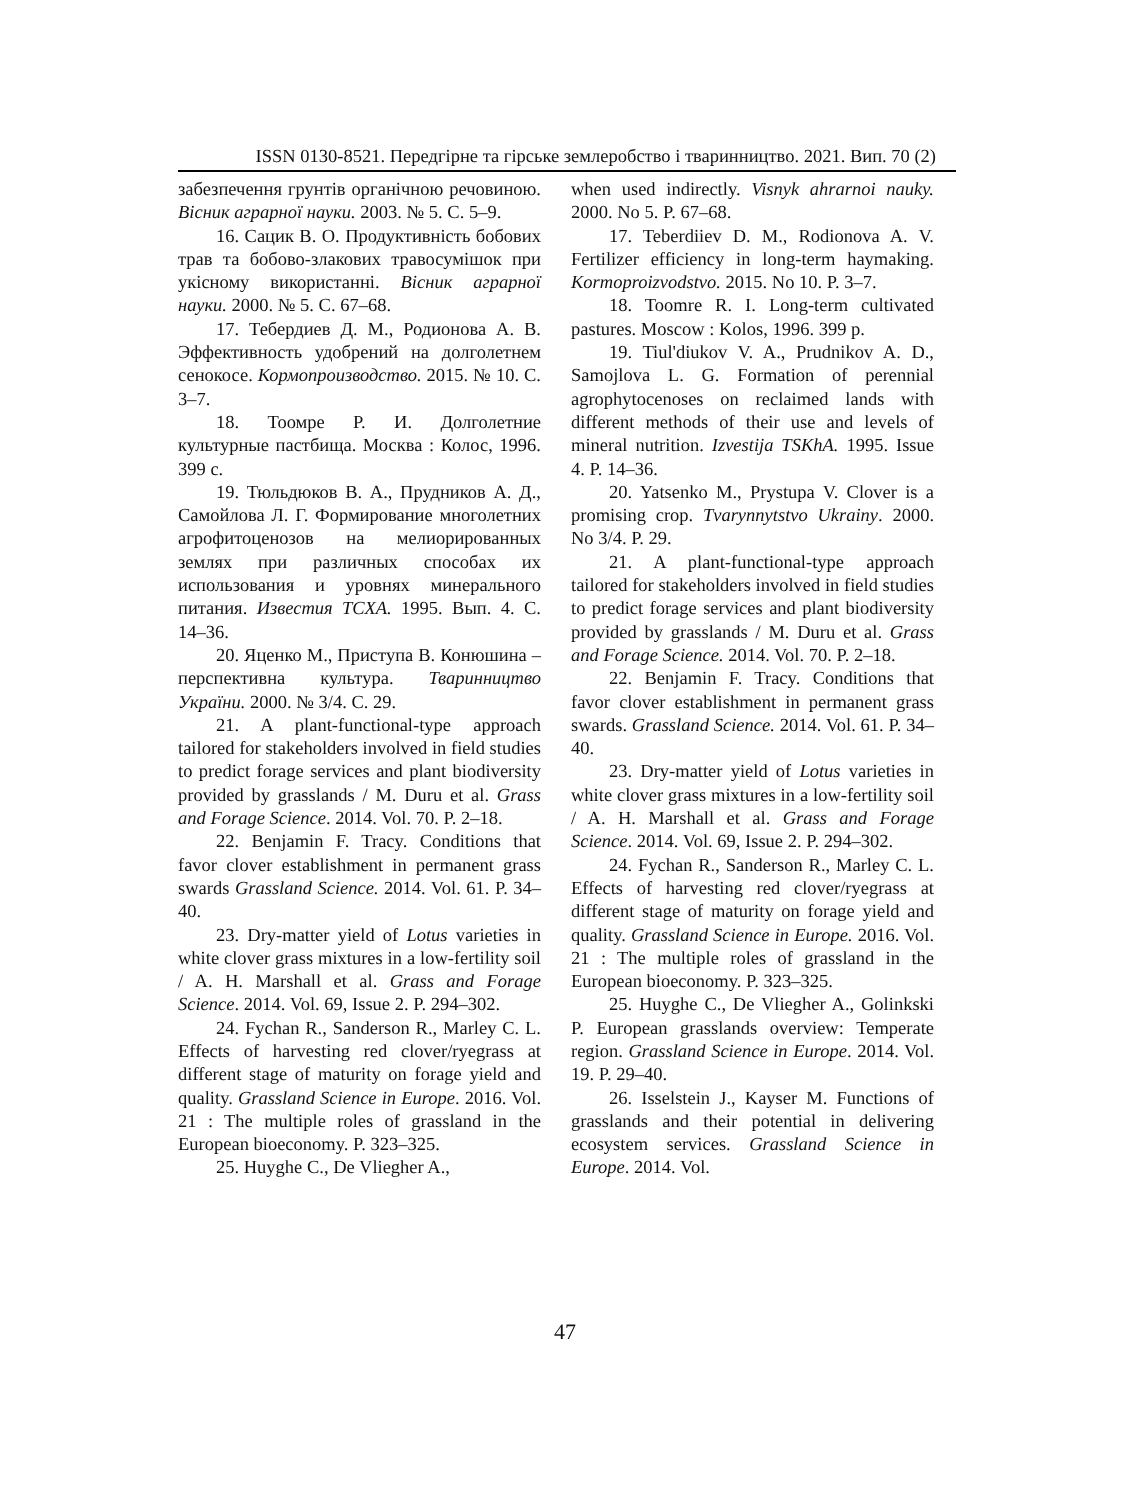ISSN 0130-8521. Передгірне та гірське землеробство і тваринництво. 2021. Вип. 70 (2)
забезпечення грунтів органічною речовиною. Вісник аграрної науки. 2003. № 5. С. 5–9.
16. Сацик В. О. Продуктивність бобових трав та бобово-злакових травосумішок при укісному використанні. Вісник аграрної науки. 2000. № 5. С. 67–68.
17. Тебердиев Д. М., Родионова А. В. Эффективность удобрений на долголетнем сенокосе. Кормопроизводство. 2015. № 10. С. 3–7.
18. Тоомре Р. И. Долголетние культурные пастбища. Москва : Колос, 1996. 399 с.
19. Тюльдюков В. А., Прудников А. Д., Самойлова Л. Г. Формирование многолетних агрофитоценозов на мелиорированных землях при различных способах их использования и уровнях минерального питания. Известия ТСХА. 1995. Вып. 4. С. 14–36.
20. Яценко М., Приступа В. Конюшина – перспективна культура. Тваринництво України. 2000. № 3/4. С. 29.
21. A plant-functional-type approach tailored for stakeholders involved in field studies to predict forage services and plant biodiversity provided by grasslands / M. Duru et al. Grass and Forage Science. 2014. Vol. 70. P. 2–18.
22. Benjamin F. Tracy. Conditions that favor clover establishment in permanent grass swards Grassland Science. 2014. Vol. 61. P. 34–40.
23. Dry-matter yield of Lotus varieties in white clover grass mixtures in a low-fertility soil / A. H. Marshall et al. Grass and Forage Science. 2014. Vol. 69, Issue 2. P. 294–302.
24. Fychan R., Sanderson R., Marley C. L. Effects of harvesting red clover/ryegrass at different stage of maturity on forage yield and quality. Grassland Science in Europe. 2016. Vol. 21 : The multiple roles of grassland in the European bioeconomy. P. 323–325.
25. Huyghe C., De Vliegher A.,
when used indirectly. Visnyk ahrarnoi nauky. 2000. No 5. P. 67–68.
17. Teberdiiev D. M., Rodionova A. V. Fertilizer efficiency in long-term haymaking. Kormoproizvodstvo. 2015. No 10. P. 3–7.
18. Toomre R. I. Long-term cultivated pastures. Moscow : Kolos, 1996. 399 p.
19. Tiul'diukov V. A., Prudnikov A. D., Samojlova L. G. Formation of perennial agrophytocenoses on reclaimed lands with different methods of their use and levels of mineral nutrition. Izvestija TSKhA. 1995. Issue 4. P. 14–36.
20. Yatsenko M., Prystupa V. Clover is a promising crop. Tvarynnytstvo Ukrainy. 2000. No 3/4. P. 29.
21. A plant-functional-type approach tailored for stakeholders involved in field studies to predict forage services and plant biodiversity provided by grasslands / M. Duru et al. Grass and Forage Science. 2014. Vol. 70. P. 2–18.
22. Benjamin F. Tracy. Conditions that favor clover establishment in permanent grass swards. Grassland Science. 2014. Vol. 61. P. 34–40.
23. Dry-matter yield of Lotus varieties in white clover grass mixtures in a low-fertility soil / A. H. Marshall et al. Grass and Forage Science. 2014. Vol. 69, Issue 2. P. 294–302.
24. Fychan R., Sanderson R., Marley C. L. Effects of harvesting red clover/ryegrass at different stage of maturity on forage yield and quality. Grassland Science in Europe. 2016. Vol. 21 : The multiple roles of grassland in the European bioeconomy. P. 323–325.
25. Huyghe C., De Vliegher A., Golinkski P. European grasslands overview: Temperate region. Grassland Science in Europe. 2014. Vol. 19. P. 29–40.
26. Isselstein J., Kayser M. Functions of grasslands and their potential in delivering ecosystem services. Grassland Science in Europe. 2014. Vol.
47